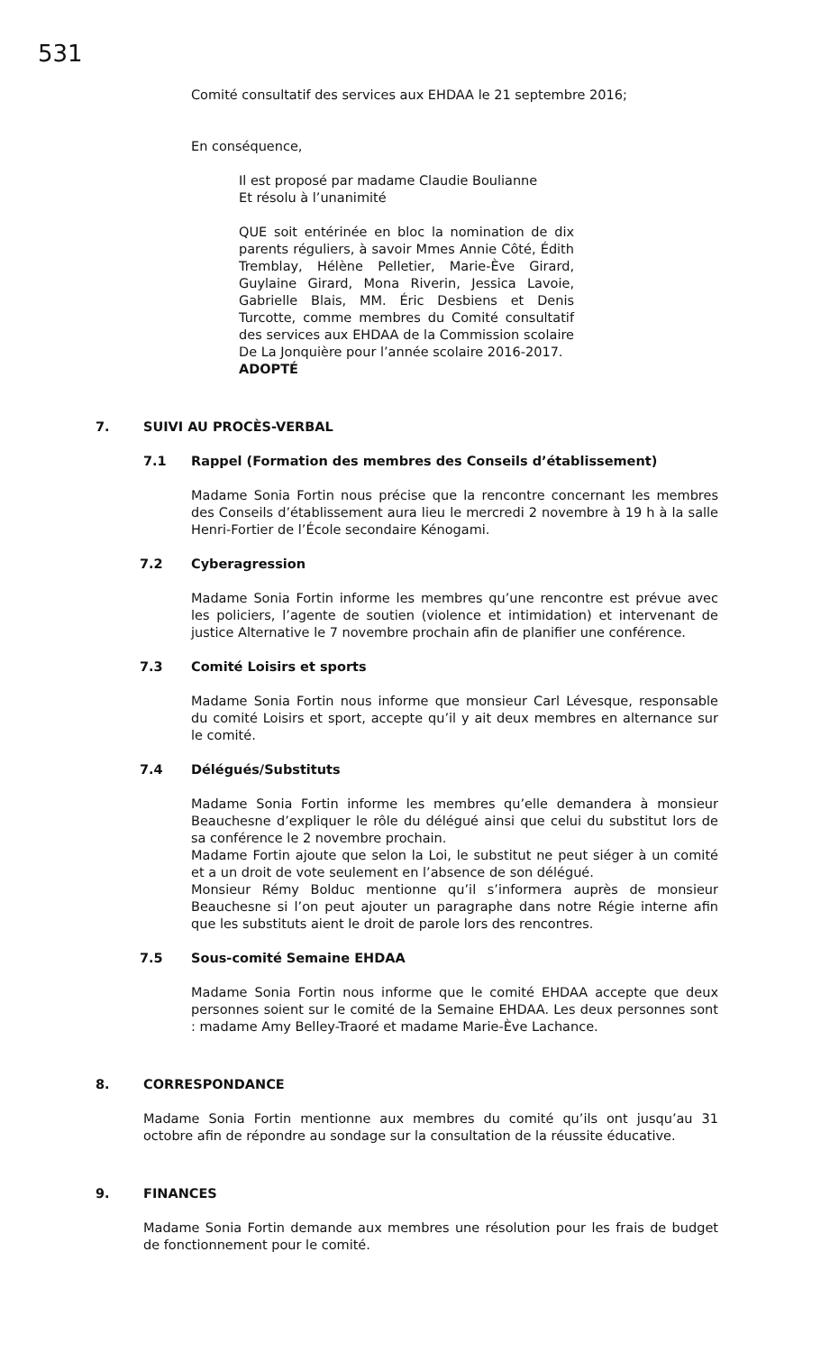531
Comité consultatif des services aux EHDAA le 21 septembre 2016;
En conséquence,
Il est proposé par madame Claudie Boulianne
Et résolu à l’unanimité
QUE soit entérinée en bloc la nomination de dix parents réguliers, à savoir Mmes Annie Côté, Édith Tremblay, Hélène Pelletier, Marie-Ève Girard, Guylaine Girard, Mona Riverin, Jessica Lavoie, Gabrielle Blais, MM. Éric Desbiens et Denis Turcotte, comme membres du Comité consultatif des services aux EHDAA de la Commission scolaire De La Jonquière pour l’année scolaire 2016-2017.
ADOPTÉ
7. SUIVI AU PROCÈS-VERBAL
7.1 Rappel (Formation des membres des Conseils d’établissement)
Madame Sonia Fortin nous précise que la rencontre concernant les membres des Conseils d’établissement aura lieu le mercredi 2 novembre à 19 h à la salle Henri-Fortier de l’École secondaire Kénogami.
7.2 Cyberagression
Madame Sonia Fortin informe les membres qu’une rencontre est prévue avec les policiers, l’agente de soutien (violence et intimidation) et intervenant de justice Alternative le 7 novembre prochain afin de planifier une conférence.
7.3 Comité Loisirs et sports
Madame Sonia Fortin nous informe que monsieur Carl Lévesque, responsable du comité Loisirs et sport, accepte qu’il y ait deux membres en alternance sur le comité.
7.4 Délégués/Substituts
Madame Sonia Fortin informe les membres qu’elle demandera à monsieur Beauchesne d’expliquer le rôle du délégué ainsi que celui du substitut lors de sa conférence le 2 novembre prochain.
Madame Fortin ajoute que selon la Loi, le substitut ne peut siéger à un comité et a un droit de vote seulement en l’absence de son délégué.
Monsieur Rémy Bolduc mentionne qu’il s’informera auprès de monsieur Beauchesne si l’on peut ajouter un paragraphe dans notre Régie interne afin que les substituts aient le droit de parole lors des rencontres.
7.5 Sous-comité Semaine EHDAA
Madame Sonia Fortin nous informe que le comité EHDAA accepte que deux personnes soient sur le comité de la Semaine EHDAA. Les deux personnes sont : madame Amy Belley-Traoré et madame Marie-Ève Lachance.
8. CORRESPONDANCE
Madame Sonia Fortin mentionne aux membres du comité qu’ils ont jusqu’au 31 octobre afin de répondre au sondage sur la consultation de la réussite éducative.
9. FINANCES
Madame Sonia Fortin demande aux membres une résolution pour les frais de budget de fonctionnement pour le comité.